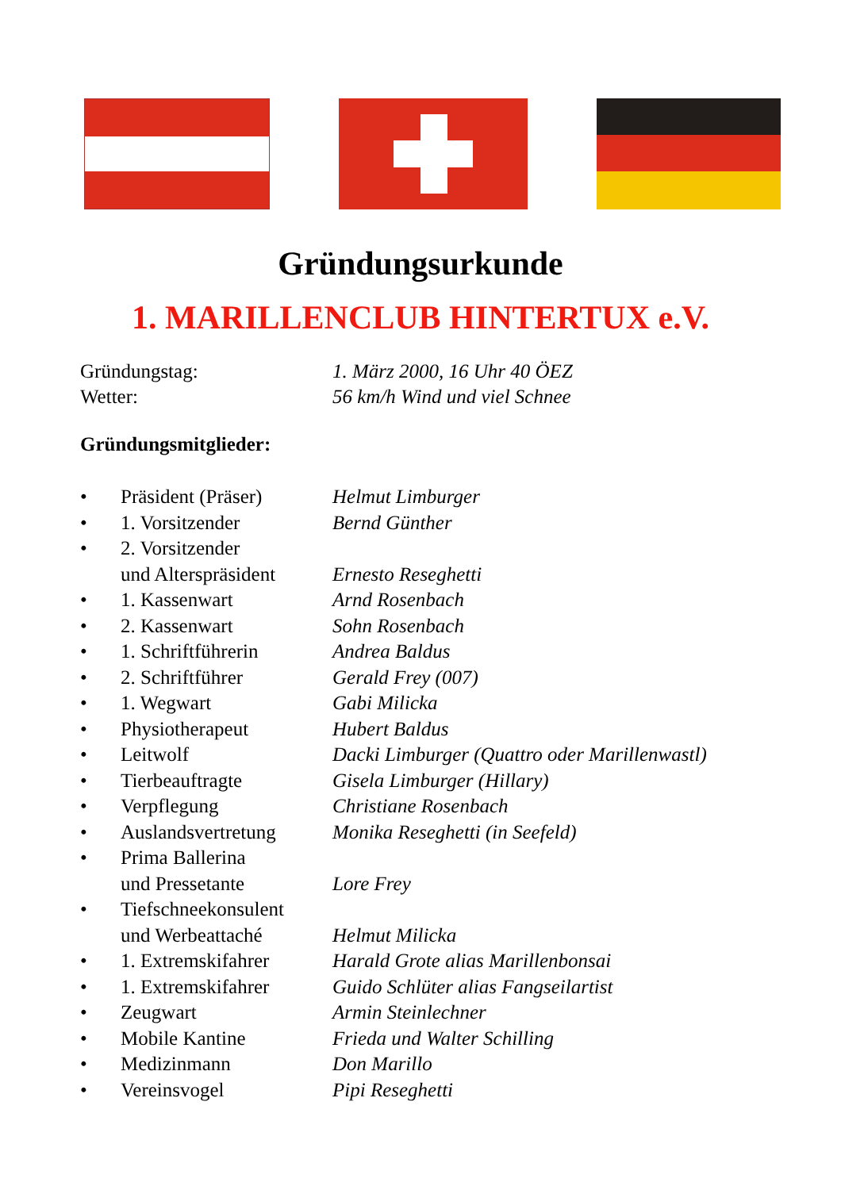Gründungsurkunde
1. MARILLENCLUB HINTERTUX e.V.
Gründungstag: 1. März 2000, 16 Uhr 40 ÖEZ
Wetter: 56 km/h Wind und viel Schnee
Gründungsmitglieder:
• Präsident (Präser) Helmut Limburger
• 1. Vorsitzender Bernd Günther
• 2. Vorsitzender
und Alterspräsident
Ernesto Reseghetti
• 1. Kassenwart Arnd Rosenbach
• 2. Kassenwart Sohn Rosenbach
• 1. Schriftführerin Andrea Baldus
• 2. Schriftführer Gerald Frey (007)
• 1. Wegwart Gabi Milicka
• Physiotherapeut Hubert Baldus
• Leitwolf Dacki Limburger (Quattro oder Marillenwastl)
• Tierbeauftragte Gisela Limburger (Hillary)
• Verpflegung Christiane Rosenbach
• Auslandsvertretung Monika Reseghetti (in Seefeld)
• Prima Ballerina
und Pressetante
Lore Frey
• Tiefschneekonsulent
und Werbeattaché
Helmut Milicka
• 1. Extremskifahrer Harald Grote alias Marillenbonsai
• 1. Extremskifahrer Guido Schlüter alias Fangseilartist
• Zeugwart Armin Steinlechner
• Mobile Kantine Frieda und Walter Schilling
• Medizinmann Don Marillo
• Vereinsvogel Pipi Reseghetti